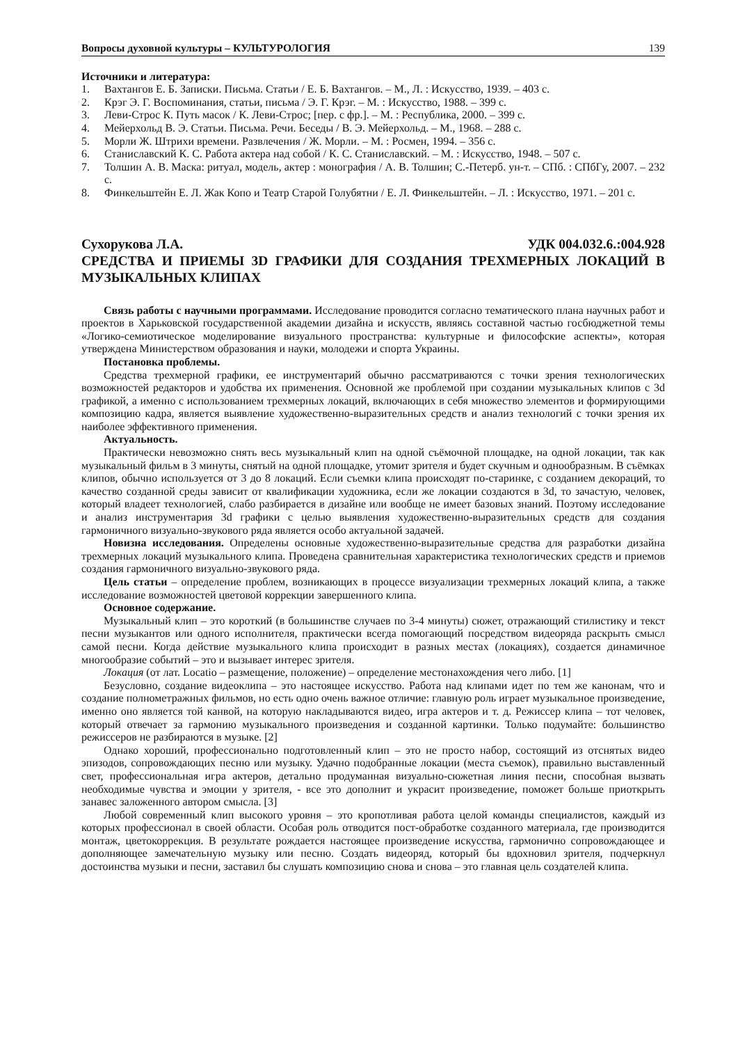Вопросы духовной культуры – КУЛЬТУРОЛОГИЯ 139
Источники и литература:
1. Вахтангов Е. Б. Записки. Письма. Статьи / Е. Б. Вахтангов. – М., Л. : Искусство, 1939. – 403 с.
2. Крэг Э. Г. Воспоминания, статьи, письма / Э. Г. Крэг. – М. : Искусство, 1988. – 399 с.
3. Леви-Строс К. Путь масок / К. Леви-Строс; [пер. с фр.]. – М. : Республика, 2000. – 399 с.
4. Мейерхольд В. Э. Статьи. Письма. Речи. Беседы / В. Э. Мейерхольд. – М., 1968. – 288 с.
5. Морли Ж. Штрихи времени. Развлечения / Ж. Морли. – М. : Росмен, 1994. – 356 с.
6. Станиславский К. С. Работа актера над собой / К. С. Станиславский. – М. : Искусство, 1948. – 507 с.
7. Толшин А. В. Маска: ритуал, модель, актер : монография / А. В. Толшин; С.-Петерб. ун-т. – СПб. : СПбГу, 2007. – 232 с.
8. Финкельштейн Е. Л. Жак Копо и Театр Старой Голубятни / Е. Л. Финкельштейн. – Л. : Искусство, 1971. – 201 с.
Сухорукова Л.А. УДК 004.032.6.:004.928
СРЕДСТВА И ПРИЕМЫ 3D ГРАФИКИ ДЛЯ СОЗДАНИЯ ТРЕХМЕРНЫХ ЛОКАЦИЙ В МУЗЫКАЛЬНЫХ КЛИПАХ
Связь работы с научными программами. Исследование проводится согласно тематического плана научных работ и проектов в Харьковской государственной академии дизайна и искусств, являясь составной частью госбюджетной темы «Логико-семиотическое моделирование визуального пространства: культурные и философские аспекты», которая утверждена Министерством образования и науки, молодежи и спорта Украины.
Постановка проблемы.
Средства трехмерной графики, ее инструментарий обычно рассматриваются с точки зрения технологических возможностей редакторов и удобства их применения. Основной же проблемой при создании музыкальных клипов с 3d графикой, а именно с использованием трехмерных локаций, включающих в себя множество элементов и формирующими композицию кадра, является выявление художественно-выразительных средств и анализ технологий с точки зрения их наиболее эффективного применения.
Актуальность.
Практически невозможно снять весь музыкальный клип на одной съёмочной площадке, на одной локации, так как музыкальный фильм в 3 минуты, снятый на одной площадке, утомит зрителя и будет скучным и однообразным. В съёмках клипов, обычно используется от 3 до 8 локаций. Если съемки клипа происходят по-старинке, с созданием декораций, то качество созданной среды зависит от квалификации художника, если же локации создаются в 3d, то зачастую, человек, который владеет технологией, слабо разбирается в дизайне или вообще не имеет базовых знаний. Поэтому исследование и анализ инструментария 3d графики с целью выявления художественно-выразительных средств для создания гармоничного визуально-звукового ряда является особо актуальной задачей.
Новизна исследования. Определены основные художественно-выразительные средства для разработки дизайна трехмерных локаций музыкального клипа. Проведена сравнительная характеристика технологических средств и приемов создания гармоничного визуально-звукового ряда.
Цель статьи – определение проблем, возникающих в процессе визуализации трехмерных локаций клипа, а также исследование возможностей цветовой коррекции завершенного клипа.
Основное содержание.
Музыкальный клип – это короткий (в большинстве случаев по 3-4 минуты) сюжет, отражающий стилистику и текст песни музыкантов или одного исполнителя, практически всегда помогающий посредством видеоряда раскрыть смысл самой песни. Когда действие музыкального клипа происходит в разных местах (локациях), создается динамичное многообразие событий – это и вызывает интерес зрителя.
Локация (от лат. Locatio – размещение, положение) – определение местонахождения чего либо. [1]
Безусловно, создание видеоклипа – это настоящее искусство. Работа над клипами идет по тем же канонам, что и создание полнометражных фильмов, но есть одно очень важное отличие: главную роль играет музыкальное произведение, именно оно является той канвой, на которую накладываются видео, игра актеров и т. д. Режиссер клипа – тот человек, который отвечает за гармонию музыкального произведения и созданной картинки. Только подумайте: большинство режиссеров не разбираются в музыке. [2]
Однако хороший, профессионально подготовленный клип – это не просто набор, состоящий из отснятых видео эпизодов, сопровождающих песню или музыку. Удачно подобранные локации (места съемок), правильно выставленный свет, профессиональная игра актеров, детально продуманная визуально-сюжетная линия песни, способная вызвать необходимые чувства и эмоции у зрителя, - все это дополнит и украсит произведение, поможет больше приоткрыть занавес заложенного автором смысла. [3]
Любой современный клип высокого уровня – это кропотливая работа целой команды специалистов, каждый из которых профессионал в своей области. Особая роль отводится пост-обработке созданного материала, где производится монтаж, цветокоррекция. В результате рождается настоящее произведение искусства, гармонично сопровождающее и дополняющее замечательную музыку или песню. Создать видеоряд, который бы вдохновил зрителя, подчеркнул достоинства музыки и песни, заставил бы слушать композицию снова и снова – это главная цель создателей клипа.